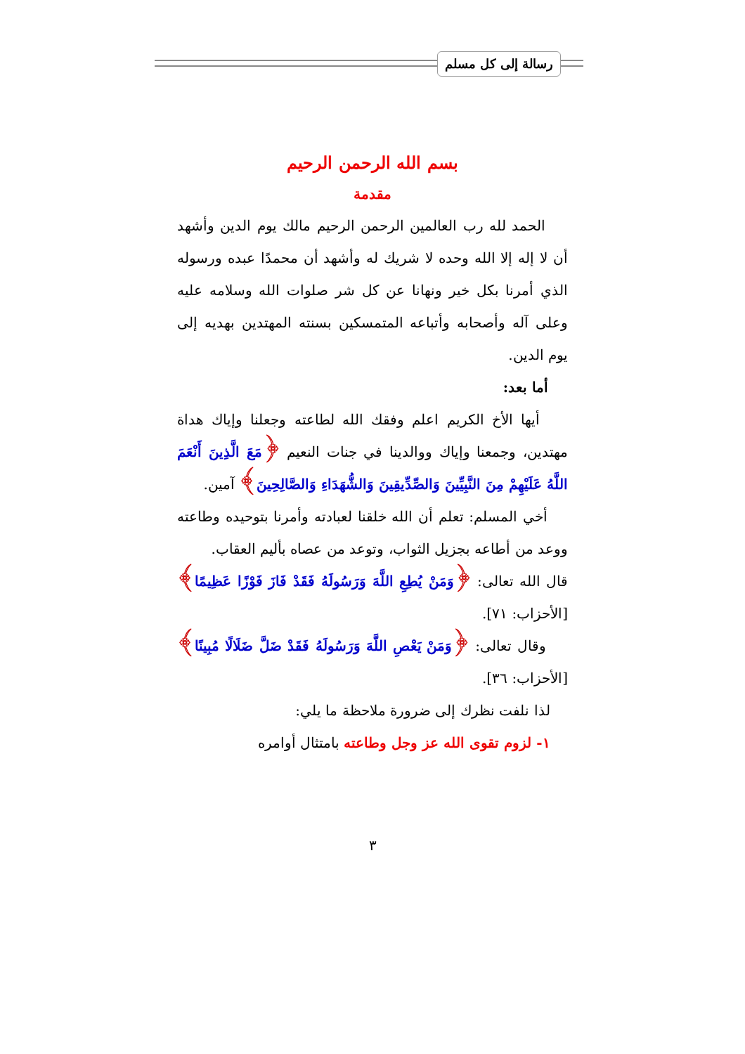رسالة إلى كل مسلم
بسم الله الرحمن الرحيم
مقدمة
الحمد لله رب العالمين الرحمن الرحيم مالك يوم الدين وأشهد أن لا إله إلا الله وحده لا شريك له وأشهد أن محمدًا عبده ورسوله الذي أمرنا بكل خير ونهانا عن كل شر صلوات الله وسلامه عليه وعلى آله وأصحابه وأتباعه المتمسكين بسنته المهتدين بهديه إلى يوم الدين.
أما بعد:
أيها الأخ الكريم اعلم وفقك الله لطاعته وجعلنا وإياك هداة مهتدين، وجمعنا وإياك ووالدينا في جنات النعيم ﴿مَعَ الَّذِينَ أَنْعَمَ اللَّهُ عَلَيْهِمْ مِنَ النَّبِيِّينَ وَالصِّدِّيقِينَ وَالشُّهَدَاءِ وَالصَّالِحِينَ﴾ آمين.
أخي المسلم: تعلم أن الله خلقنا لعبادته وأمرنا بتوحيده وطاعته ووعد من أطاعه بجزيل الثواب، وتوعد من عصاه بأليم العقاب.
قال الله تعالى: ﴿وَمَنْ يُطِعِ اللَّهَ وَرَسُولَهُ فَقَدْ فَازَ فَوْزًا عَظِيمًا﴾ [الأحزاب: ٧١].
وقال تعالى: ﴿وَمَنْ يَعْصِ اللَّهَ وَرَسُولَهُ فَقَدْ ضَلَّ ضَلَالًا مُبِينًا﴾ [الأحزاب: ٣٦].
لذا نلفت نظرك إلى ضرورة ملاحظة ما يلي:
١- لزوم تقوى الله عز وجل وطاعته بامتثال أوامره
٣